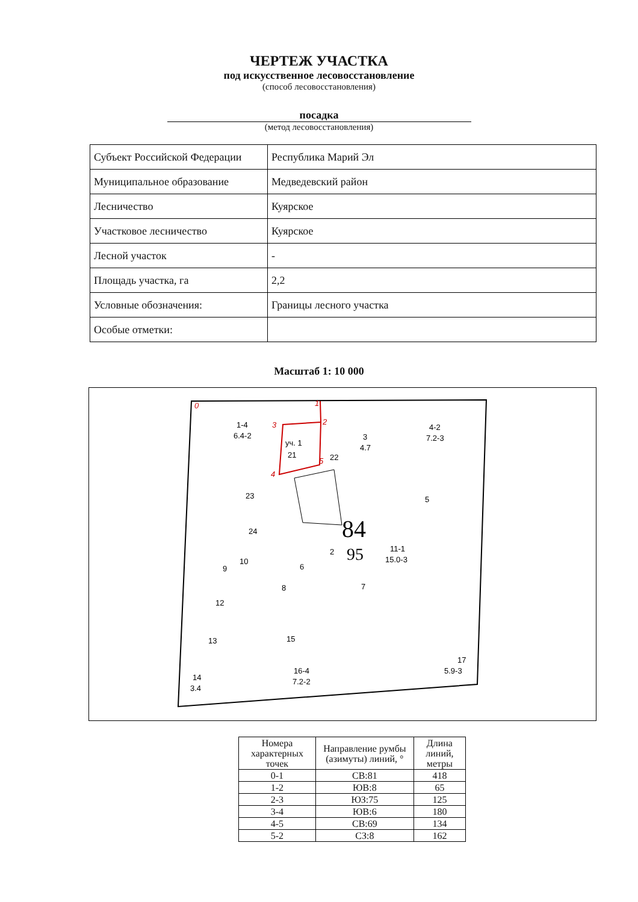ЧЕРТЕЖ УЧАСТКА
под искусственное лесовосстановление
(способ лесовосстановления)
посадка
(метод лесовосстановления)
| Субъект Российской Федерации | Республика Марий Эл |
| Муниципальное образование | Медведевский район |
| Лесничество | Куярское |
| Участковое лесничество | Куярское |
| Лесной участок | - |
| Площадь участка, га | 2,2 |
| Условные обозначения: | Границы лесного участка |
| Особые отметки: | |
Масштаб 1: 10 000
0
1
2
3
4
5
уч. 1
1-4
6.4-2
21
22
3
4.7
4-2
7.2-3
23
5
24
84
95
2
11-1
15.0-3
10
9
6
8
7
12
15
13
17
5.9-3
16-4
7.2-2
14
3.4
| Номера характерных точек | Направление румбы (азимуты) линий, ° | Длина линий, метры |
| --- | --- | --- |
| 0-1 | СВ:81 | 418 |
| 1-2 | ЮВ:8 | 65 |
| 2-3 | ЮЗ:75 | 125 |
| 3-4 | ЮВ:6 | 180 |
| 4-5 | СВ:69 | 134 |
| 5-2 | СЗ:8 | 162 |